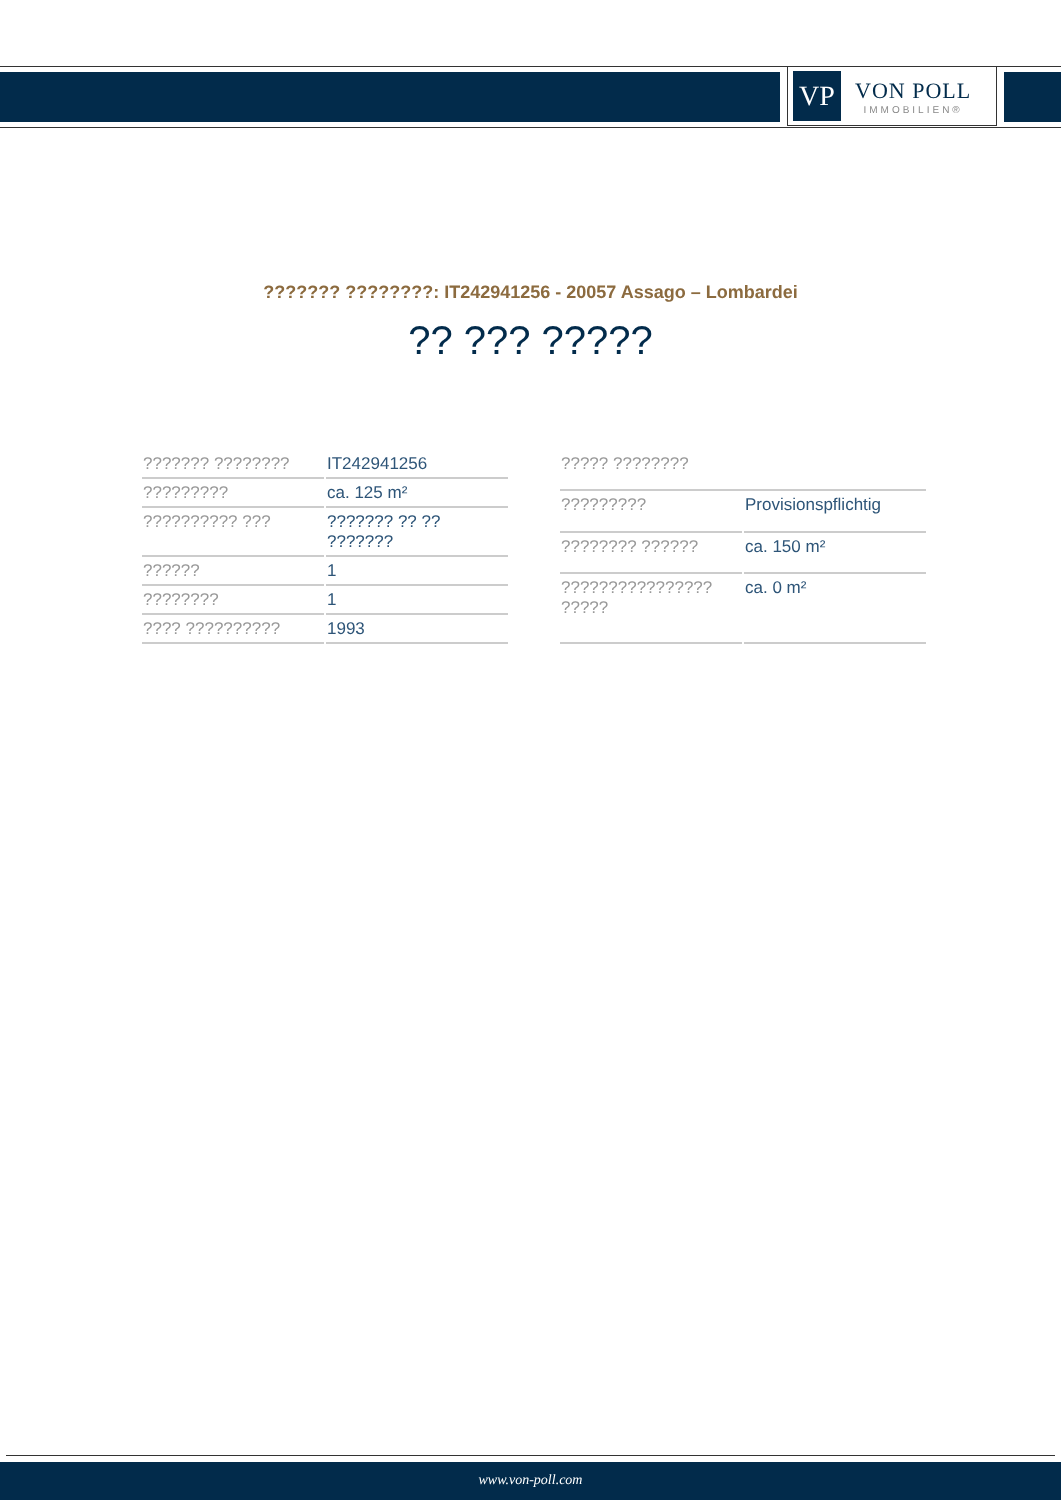VP
VON POLL
IMMOBILIEN®
??????? ????????: IT242941256 - 20057 Assago – Lombardei
?? ??? ?????
| ??????? ???????? | IT242941256 |
| ????????? | ca. 125 m² |
| ?????????? ??? | ??????? ?? ?? ??????? |
| ?????? | 1 |
| ???????? | 1 |
| ???? ?????????? | 1993 |
| ????? ???????? | |
| ????????? | Provisionspflichtig |
| ???????? ?????? | ca. 150 m² |
| ???????????????? ????? | ca. 0 m² |
www.von-poll.com